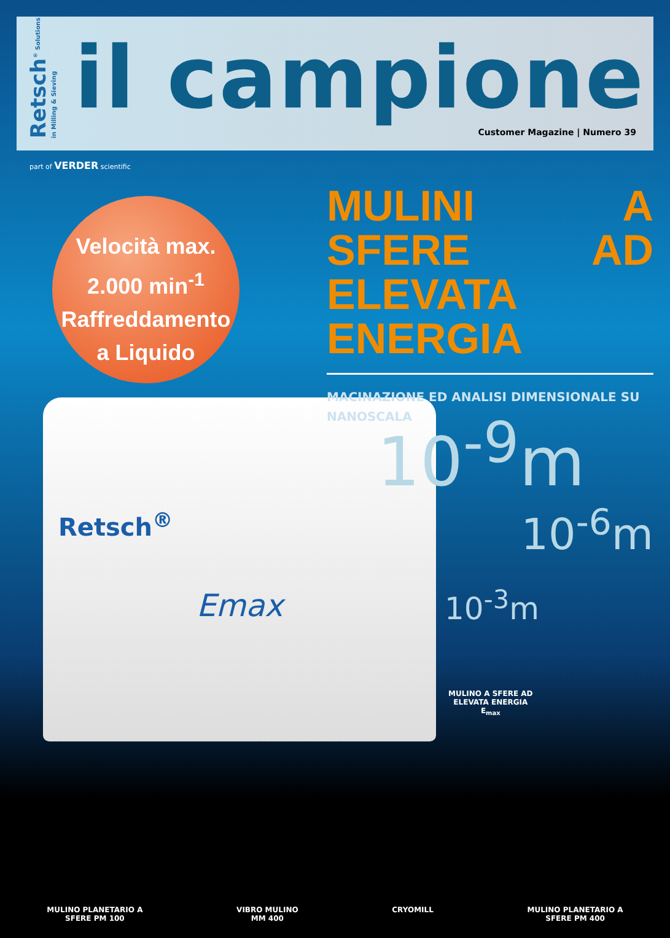Retsch<sup>®</sup> Solutions in Milling & Sieving
il campione
Customer Magazine | Numero 39
part of VERDER scientific
Retsch<sup>®</sup>
Emax
Velocità max.
2.000 min<sup>-1</sup>
Raffreddamento
a Liquido
MULINI A SFERE AD ELEVATA ENERGIA
MACINAZIONE ED ANALISI DIMENSIONALE SU NANOSCALA
10<sup>-9</sup>m
10<sup>-6</sup>m
10<sup>-3</sup>m
MULINO A SFERE AD
ELEVATA ENERGIA
E<sub>max</sub>
MULINO PLANETARIO A
SFERE PM 100
VIBRO MULINO
MM 400
CRYOMILL MULINO PLANETARIO A
SFERE PM 400